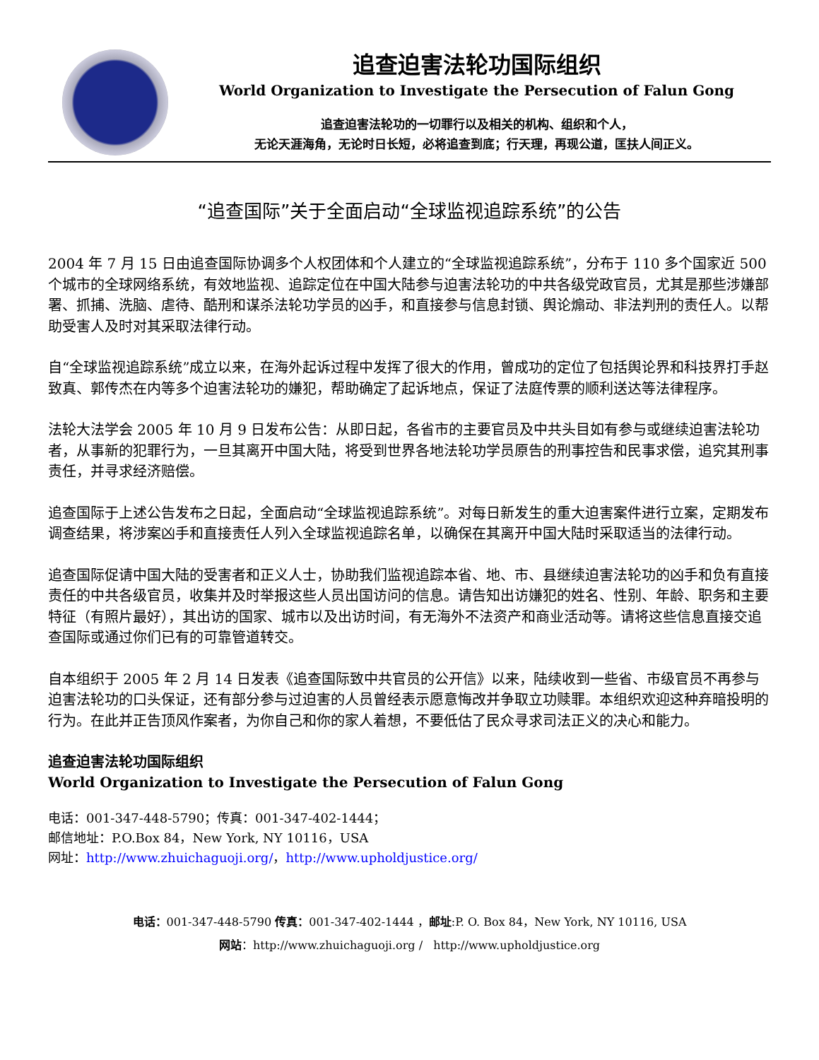追查迫害法轮功国际组织
World Organization to Investigate the Persecution of Falun Gong
追查迫害法轮功的一切罪行以及相关的机构、组织和个人，
无论天涯海角，无论时日长短，必将追查到底；行天理，再现公道，匡扶人间正义。
“追查国际”关于全面启动“全球监视追踪系统”的公告
2004 年 7 月 15 日由追查国际协调多个人权团体和个人建立的“全球监视追踪系统”，分布于 110 多个国家近 500 个城市的全球网络系统，有效地监视、追踪定位在中国大陆参与迫害法轮功的中共各级党政官员，尤其是那些涉嫌部署、抓捕、洗脑、虐待、酷刑和谋杀法轮功学员的凶手，和直接参与信息封锁、舆论煽动、非法判刑的责任人。以帮助受害人及时对其采取法律行动。
自“全球监视追踪系统”成立以来，在海外起诉过程中发挥了很大的作用，曾成功的定位了包括舆论界和科技界打手赵致真、郭传杰在内等多个迫害法轮功的嫌犯，帮助确定了起诉地点，保证了法庭传票的顺利送达等法律程序。
法轮大法学会 2005 年 10 月 9 日发布公告：从即日起，各省市的主要官员及中共头目如有参与或继续迫害法轮功者，从事新的犯罪行为，一旦其离开中国大陆，将受到世界各地法轮功学员原告的刑事控告和民事求偿，追究其刑事责任，并寻求经济赔偿。
追查国际于上述公告发布之日起，全面启动“全球监视追踪系统”。对每日新发生的重大迫害案件进行立案，定期发布调查结果，将涉案凶手和直接责任人列入全球监视追踪名单，以确保在其离开中国大陆时采取适当的法律行动。
追查国际促请中国大陆的受害者和正义人士，协助我们监视追踪本省、地、市、县继续迫害法轮功的凶手和负有直接责任的中共各级官员，收集并及时举报这些人员出国访问的信息。请告知出访嫌犯的姓名、性别、年龄、职务和主要特征（有照片最好），其出访的国家、城市以及出访时间，有无海外不法资产和商业活动等。请将这些信息直接交追查国际或通过你们已有的可靠管道转交。
自本组织于 2005 年 2 月 14 日发表《追查国际致中共官员的公开信》以来，陆续收到一些省、市级官员不再参与迫害法轮功的口头保证，还有部分参与过迫害的人员曾经表示愿意悔改并争取立功赎罪。本组织欢迎这种弃暗投明的行为。在此并正告顶风作案者，为你自己和你的家人着想，不要低估了民众寻求司法正义的决心和能力。
追查迫害法轮功国际组织
World Organization to Investigate the Persecution of Falun Gong
电话：001-347-448-5790；传真：001-347-402-1444；
邮信地址：P.O.Box 84，New York, NY 10116，USA
网址：http://www.zhuichaguoji.org/，http://www.upholdjustice.org/
电话：001-347-448-5790 传真：001-347-402-1444 ，邮址:P. O. Box 84，New York, NY 10116, USA
网站：http://www.zhuichaguoji.org / http://www.upholdjustice.org